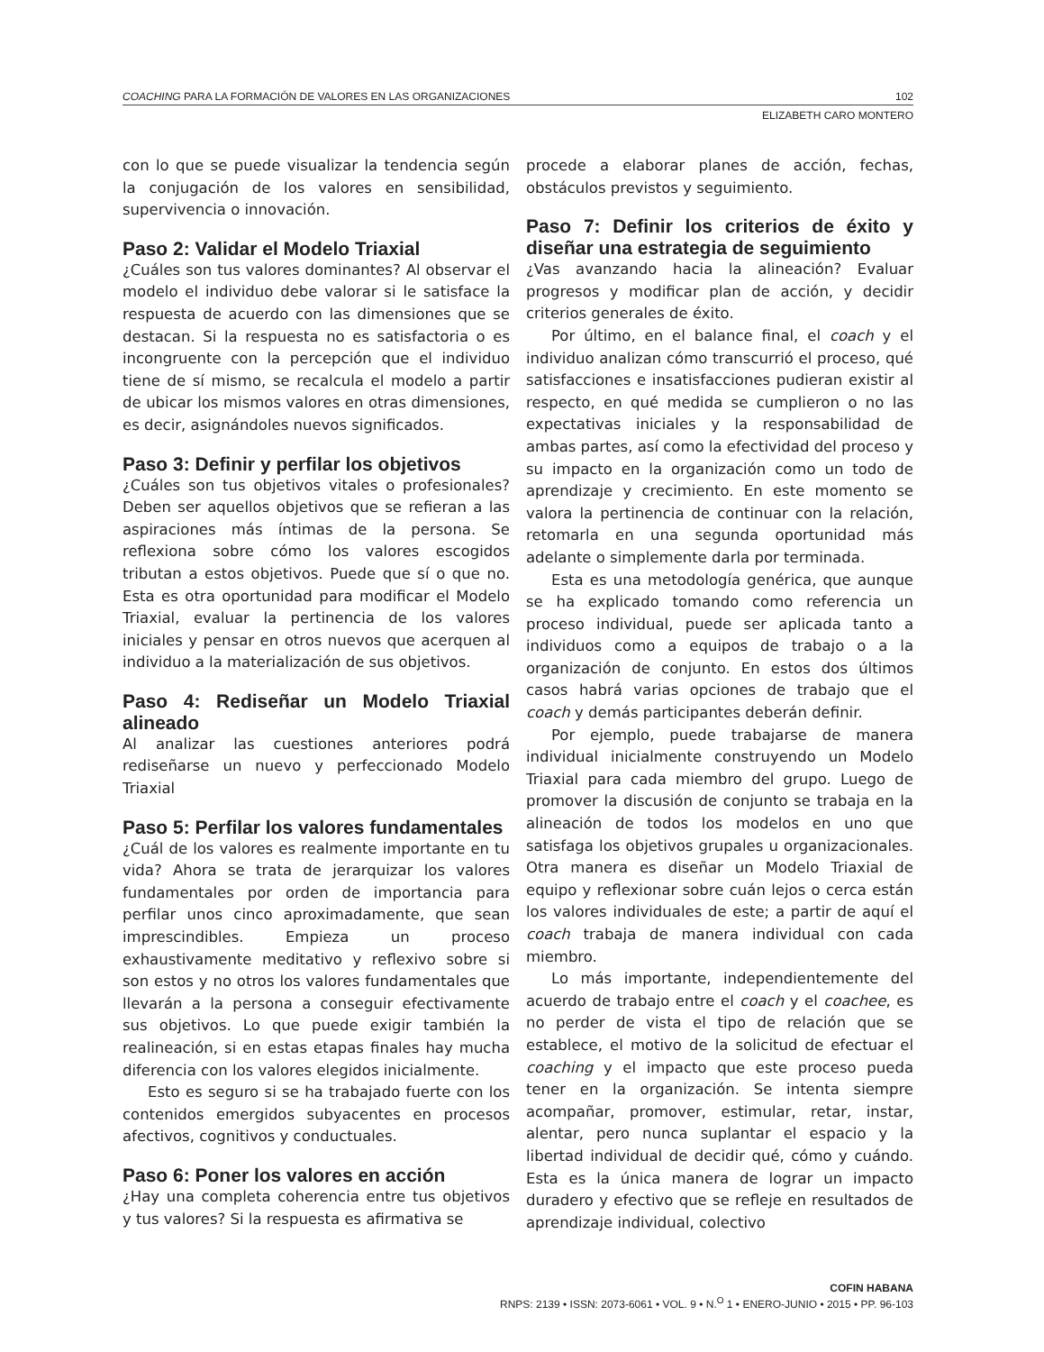COACHING PARA LA FORMACIÓN DE VALORES EN LAS ORGANIZACIONES 102
ELIZABETH CARO MONTERO
con lo que se puede visualizar la tendencia según la conjugación de los valores en sensibilidad, supervivencia o innovación.
Paso 2: Validar el Modelo Triaxial
¿Cuáles son tus valores dominantes? Al observar el modelo el individuo debe valorar si le satisface la respuesta de acuerdo con las dimensiones que se destacan. Si la respuesta no es satisfactoria o es incongruente con la percepción que el individuo tiene de sí mismo, se recalcula el modelo a partir de ubicar los mismos valores en otras dimensiones, es decir, asignándoles nuevos significados.
Paso 3: Definir y perfilar los objetivos
¿Cuáles son tus objetivos vitales o profesionales? Deben ser aquellos objetivos que se refieran a las aspiraciones más íntimas de la persona. Se reflexiona sobre cómo los valores escogidos tributan a estos objetivos. Puede que sí o que no. Esta es otra oportunidad para modificar el Modelo Triaxial, evaluar la pertinencia de los valores iniciales y pensar en otros nuevos que acerquen al individuo a la materialización de sus objetivos.
Paso 4: Rediseñar un Modelo Triaxial alineado
Al analizar las cuestiones anteriores podrá rediseñarse un nuevo y perfeccionado Modelo Triaxial
Paso 5: Perfilar los valores fundamentales
¿Cuál de los valores es realmente importante en tu vida? Ahora se trata de jerarquizar los valores fundamentales por orden de importancia para perfilar unos cinco aproximadamente, que sean imprescindibles. Empieza un proceso exhaustivamente meditativo y reflexivo sobre si son estos y no otros los valores fundamentales que llevarán a la persona a conseguir efectivamente sus objetivos. Lo que puede exigir también la realineación, si en estas etapas finales hay mucha diferencia con los valores elegidos inicialmente.
Esto es seguro si se ha trabajado fuerte con los contenidos emergidos subyacentes en procesos afectivos, cognitivos y conductuales.
Paso 6: Poner los valores en acción
¿Hay una completa coherencia entre tus objetivos y tus valores? Si la respuesta es afirmativa se
procede a elaborar planes de acción, fechas, obstáculos previstos y seguimiento.
Paso 7: Definir los criterios de éxito y diseñar una estrategia de seguimiento
¿Vas avanzando hacia la alineación? Evaluar progresos y modificar plan de acción, y decidir criterios generales de éxito.
Por último, en el balance final, el coach y el individuo analizan cómo transcurrió el proceso, qué satisfacciones e insatisfacciones pudieran existir al respecto, en qué medida se cumplieron o no las expectativas iniciales y la responsabilidad de ambas partes, así como la efectividad del proceso y su impacto en la organización como un todo de aprendizaje y crecimiento. En este momento se valora la pertinencia de continuar con la relación, retomarla en una segunda oportunidad más adelante o simplemente darla por terminada.
Esta es una metodología genérica, que aunque se ha explicado tomando como referencia un proceso individual, puede ser aplicada tanto a individuos como a equipos de trabajo o a la organización de conjunto. En estos dos últimos casos habrá varias opciones de trabajo que el coach y demás participantes deberán definir.
Por ejemplo, puede trabajarse de manera individual inicialmente construyendo un Modelo Triaxial para cada miembro del grupo. Luego de promover la discusión de conjunto se trabaja en la alineación de todos los modelos en uno que satisfaga los objetivos grupales u organizacionales. Otra manera es diseñar un Modelo Triaxial de equipo y reflexionar sobre cuán lejos o cerca están los valores individuales de este; a partir de aquí el coach trabaja de manera individual con cada miembro.
Lo más importante, independientemente del acuerdo de trabajo entre el coach y el coachee, es no perder de vista el tipo de relación que se establece, el motivo de la solicitud de efectuar el coaching y el impacto que este proceso pueda tener en la organización. Se intenta siempre acompañar, promover, estimular, retar, instar, alentar, pero nunca suplantar el espacio y la libertad individual de decidir qué, cómo y cuándo. Esta es la única manera de lograr un impacto duradero y efectivo que se refleje en resultados de aprendizaje individual, colectivo
COFIN HABANA
RNPS: 2139 • ISSN: 2073-6061 • VOL. 9 • N.<sup>O</sup> 1 • ENERO-JUNIO • 2015 • PP. 96-103